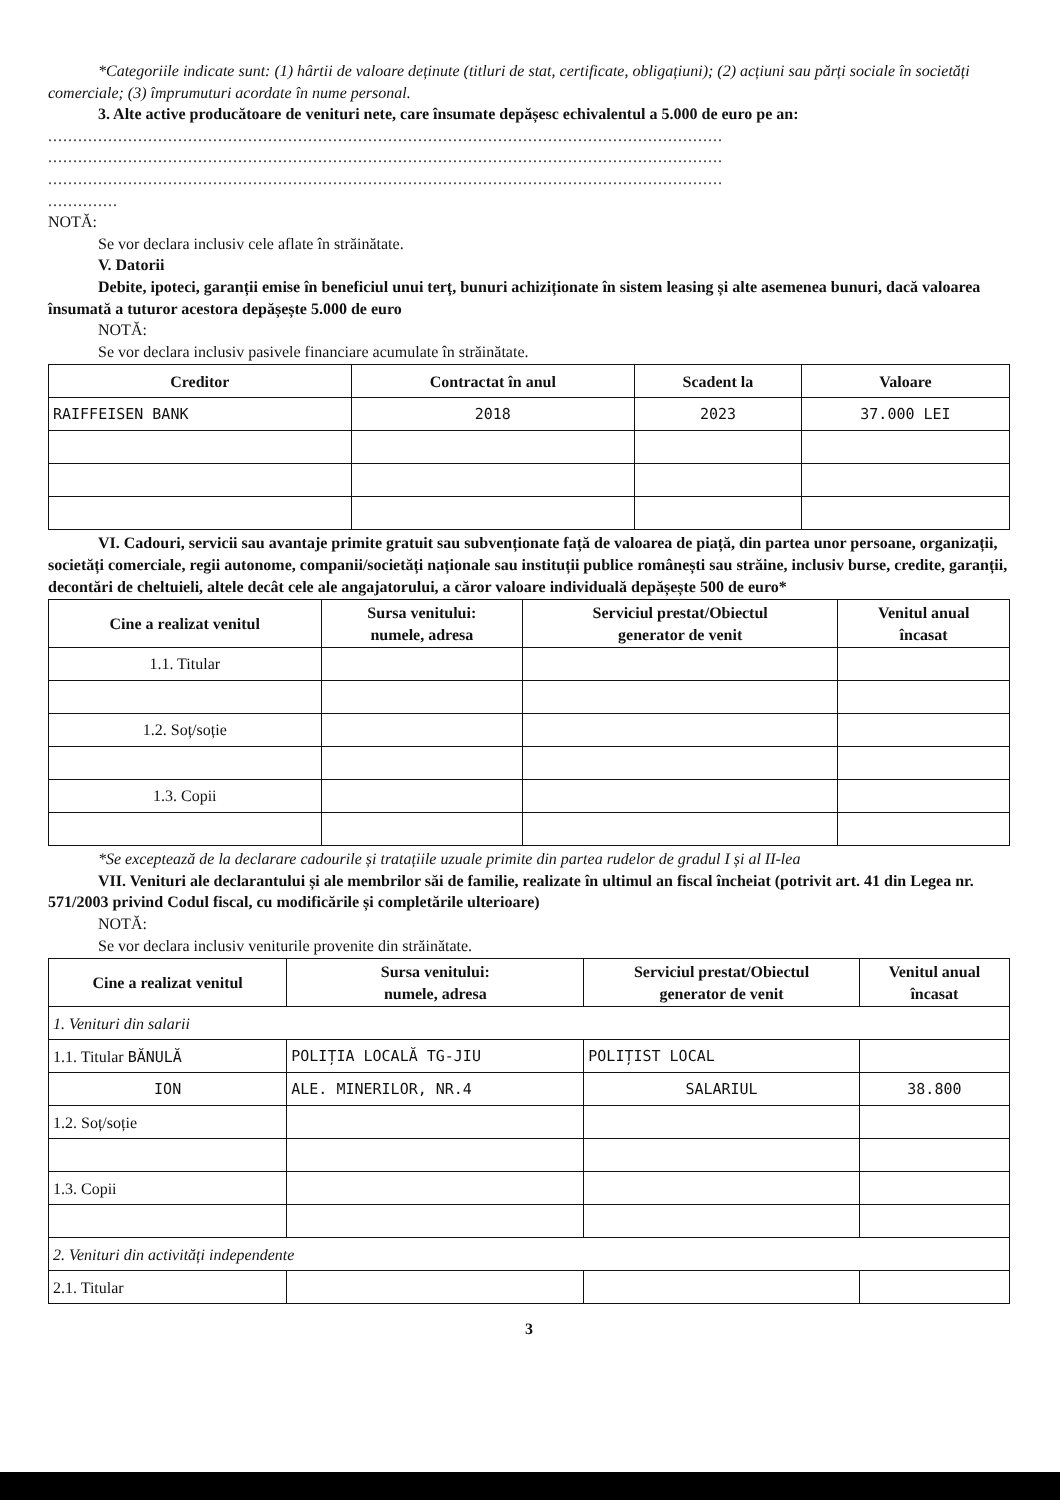*Categoriile indicate sunt: (1) hârtii de valoare deținute (titluri de stat, certificate, obligațiuni); (2) acțiuni sau părți sociale în societăți comerciale; (3) împrumuturi acordate în nume personal.
3. Alte active producătoare de venituri nete, care însumate depășesc echivalentul a 5.000 de euro pe an:
.......................................................................................................................................
.......................................................................................................................................
.......................................................................................................................................
..............
NOTĂ:
Se vor declara inclusiv cele aflate în străinătate.
V. Datorii
Debite, ipoteci, garanții emise în beneficiul unui terț, bunuri achiziționate în sistem leasing și alte asemenea bunuri, dacă valoarea însumată a tuturor acestora depășește 5.000 de euro
NOTĂ:
Se vor declara inclusiv pasivele financiare acumulate în străinătate.
| Creditor | Contractat în anul | Scadent la | Valoare |
| --- | --- | --- | --- |
| RAIFFEISEN BANK | 2018 | 2023 | 37.000 LEI |
VI. Cadouri, servicii sau avantaje primite gratuit sau subvenționate față de valoarea de piață, din partea unor persoane, organizații, societăți comerciale, regii autonome, companii/societăți naționale sau instituții publice românești sau străine, inclusiv burse, credite, garanții, decontări de cheltuieli, altele decât cele ale angajatorului, a căror valoare individuală depășește 500 de euro*
| Cine a realizat venitul | Sursa venitului: numele, adresa | Serviciul prestat/Obiectul generator de venit | Venitul anual încasat |
| --- | --- | --- | --- |
| 1.1. Titular | | | |
| 1.2. Soț/soție | | | |
| 1.3. Copii | | | |
*Se exceptează de la declarare cadourile și tratațiile uzuale primite din partea rudelor de gradul I și al II-lea
VII. Venituri ale declarantului și ale membrilor săi de familie, realizate în ultimul an fiscal încheiat (potrivit art. 41 din Legea nr. 571/2003 privind Codul fiscal, cu modificările și completările ulterioare)
NOTĂ:
Se vor declara inclusiv veniturile provenite din străinătate.
| Cine a realizat venitul | Sursa venitului: numele, adresa | Serviciul prestat/Obiectul generator de venit | Venitul anual încasat |
| --- | --- | --- | --- |
| 1. Venituri din salarii | | | |
| 1.1. Titular BĂNULĂ | POLIȚIA LOCALĂ TG-JIU | POLIȚIST LOCAL | |
| ION | ALE. MINERILOR, NR.4 | SALARIUL | 38.800 |
| 1.2. Soț/soție | | | |
| 1.3. Copii | | | |
| 2. Venituri din activități independente | | | |
| 2.1. Titular | | | |
3